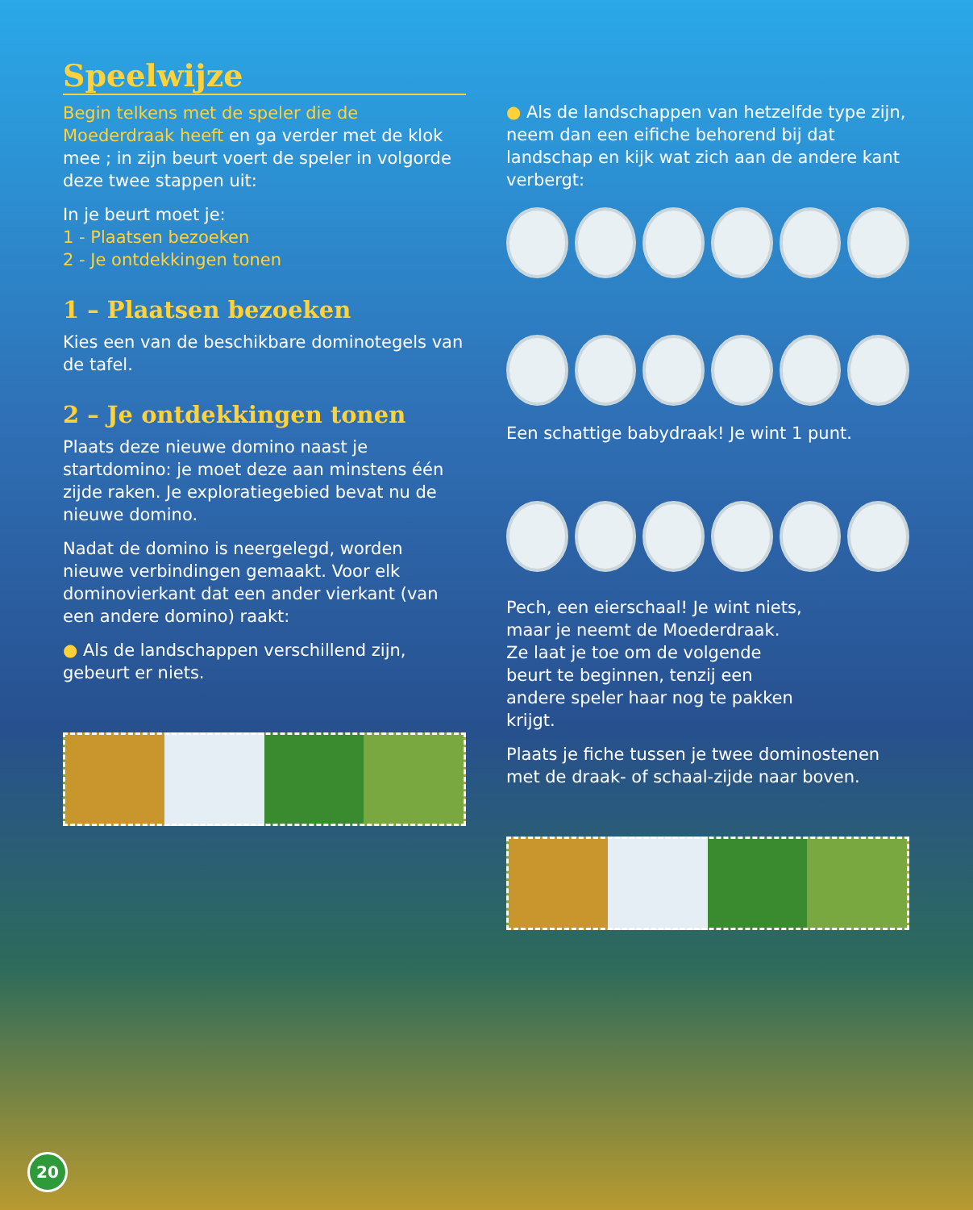Speelwijze
Begin telkens met de speler die de Moederdraak heeft en ga verder met de klok mee ; in zijn beurt voert de speler in volgorde deze twee stappen uit:
In je beurt moet je:
1 - Plaatsen bezoeken
2 - Je ontdekkingen tonen
1 – Plaatsen bezoeken
Kies een van de beschikbare dominotegels van de tafel.
2 – Je ontdekkingen tonen
Plaats deze nieuwe domino naast je startdomino: je moet deze aan minstens één zijde raken. Je exploratiegebied bevat nu de nieuwe domino.
Nadat de domino is neergelegd, worden nieuwe verbindingen gemaakt. Voor elk dominovierkant dat een ander vierkant (van een andere domino) raakt:
● Als de landschappen verschillend zijn, gebeurt er niets.
● Als de landschappen van hetzelfde type zijn, neem dan een eifiche behorend bij dat landschap en kijk wat zich aan de andere kant verbergt:
Een schattige babydraak! Je wint 1 punt.
Pech, een eierschaal! Je wint niets, maar je neemt de Moederdraak. Ze laat je toe om de volgende beurt te beginnen, tenzij een andere speler haar nog te pakken krijgt.
Plaats je fiche tussen je twee dominostenen met de draak- of schaal-zijde naar boven.
20